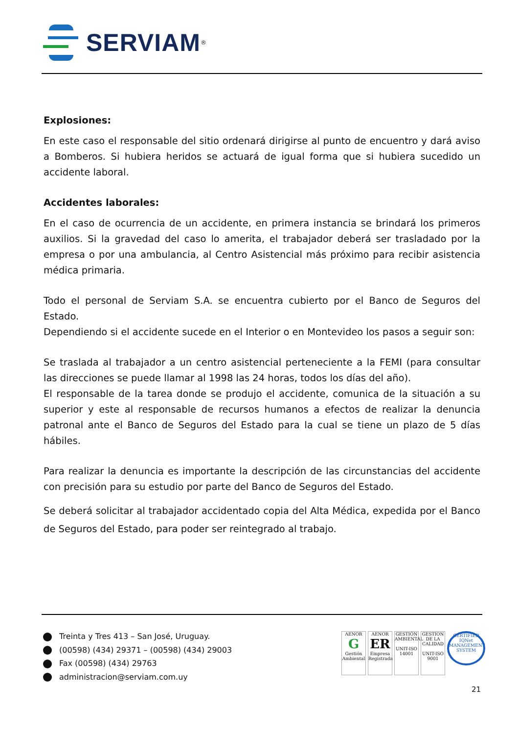SERVIAM<sup>®</sup>
Explosiones:
En este caso el responsable del sitio ordenará dirigirse al punto de encuentro y dará aviso a Bomberos. Si hubiera heridos se actuará de igual forma que si hubiera sucedido un accidente laboral.
Accidentes laborales:
En el caso de ocurrencia de un accidente, en primera instancia se brindará los primeros auxilios. Si la gravedad del caso lo amerita, el trabajador deberá ser trasladado por la empresa o por una ambulancia, al Centro Asistencial más próximo para recibir asistencia médica primaria.
Todo el personal de Serviam S.A. se encuentra cubierto por el Banco de Seguros del Estado.
Dependiendo si el accidente sucede en el Interior o en Montevideo los pasos a seguir son:
Se traslada al trabajador a un centro asistencial perteneciente a la FEMI (para consultar las direcciones se puede llamar al 1998 las 24 horas, todos los días del año).
El responsable de la tarea donde se produjo el accidente, comunica de la situación a su superior y este al responsable de recursos humanos a efectos de realizar la denuncia patronal ante el Banco de Seguros del Estado para la cual se tiene un plazo de 5 días hábiles.
Para realizar la denuncia es importante la descripción de las circunstancias del accidente con precisión para su estudio por parte del Banco de Seguros del Estado.
Se deberá solicitar al trabajador accidentado copia del Alta Médica, expedida por el Banco de Seguros del Estado, para poder ser reintegrado al trabajo.
Treinta y Tres 413 – San José, Uruguay.
(00598) (434) 29371 – (00598) (434) 29003
Fax (00598) (434) 29763
administracion@serviam.com.uy
AENOR
G
Gestión Ambiental
AENOR
ER
Empresa Registrada
GESTIÓN AMBIENTAL
UNIT-ISO 14001
GESTION DE LA CALIDAD
UNIT-ISO 9001
CERTIFIED
IQNet
MANAGEMENT SYSTEM
21